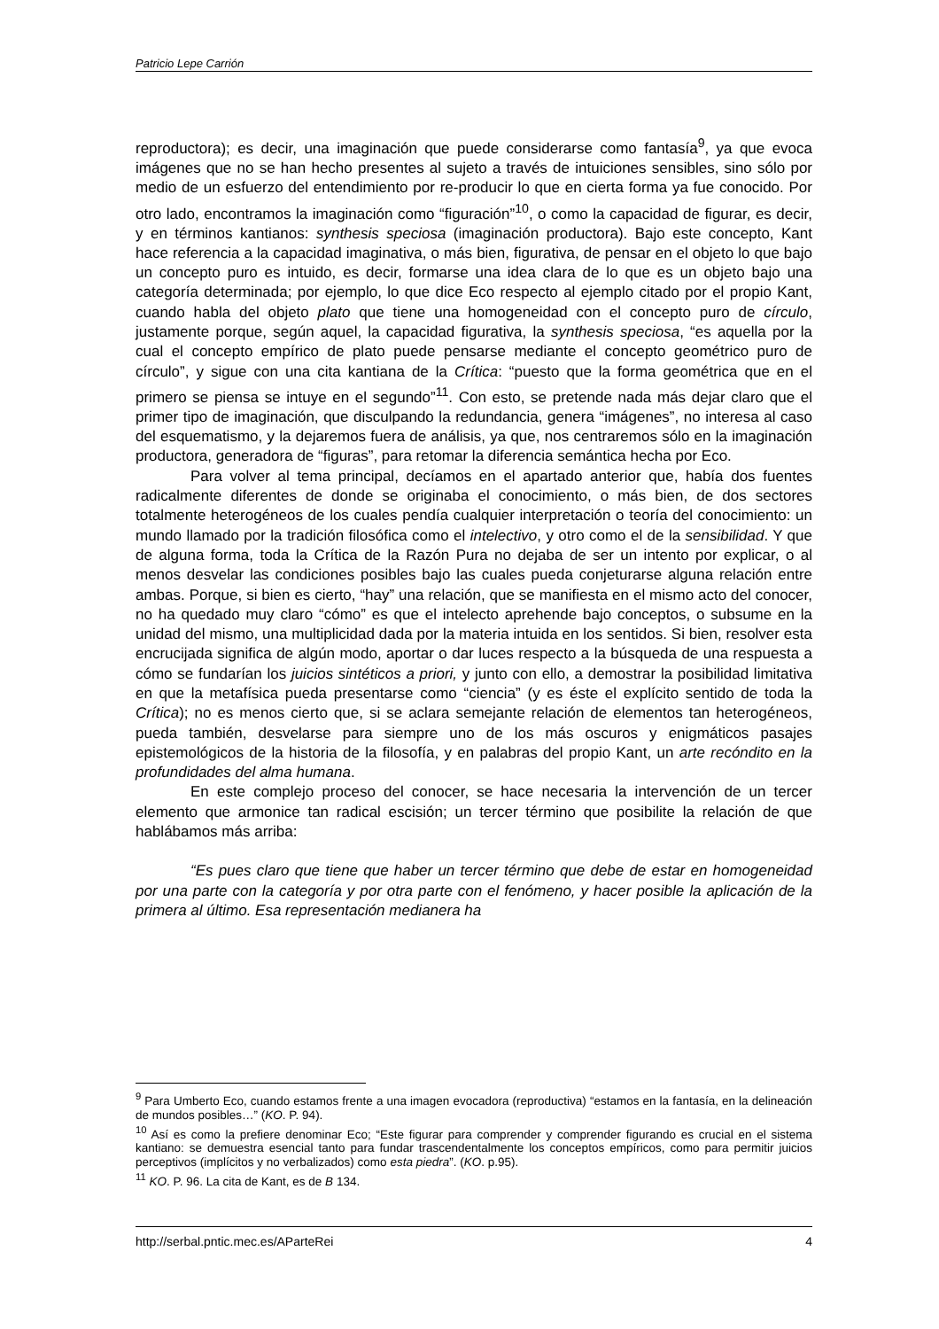Patricio Lepe Carrión
reproductora); es decir, una imaginación que puede considerarse como fantasía<sup>9</sup>, ya que evoca imágenes que no se han hecho presentes al sujeto a través de intuiciones sensibles, sino sólo por medio de un esfuerzo del entendimiento por re-producir lo que en cierta forma ya fue conocido. Por otro lado, encontramos la imaginación como “figuración”<sup>10</sup>, o como la capacidad de figurar, es decir, y en términos kantianos: synthesis speciosa (imaginación productora). Bajo este concepto, Kant hace referencia a la capacidad imaginativa, o más bien, figurativa, de pensar en el objeto lo que bajo un concepto puro es intuido, es decir, formarse una idea clara de lo que es un objeto bajo una categoría determinada; por ejemplo, lo que dice Eco respecto al ejemplo citado por el propio Kant, cuando habla del objeto plato que tiene una homogeneidad con el concepto puro de círculo, justamente porque, según aquel, la capacidad figurativa, la synthesis speciosa, “es aquella por la cual el concepto empírico de plato puede pensarse mediante el concepto geométrico puro de círculo”, y sigue con una cita kantiana de la Crítica: “puesto que la forma geométrica que en el primero se piensa se intuye en el segundo”<sup>11</sup>. Con esto, se pretende nada más dejar claro que el primer tipo de imaginación, que disculpando la redundancia, genera “imágenes”, no interesa al caso del esquematismo, y la dejaremos fuera de análisis, ya que, nos centraremos sólo en la imaginación productora, generadora de “figuras”, para retomar la diferencia semántica hecha por Eco.
Para volver al tema principal, decíamos en el apartado anterior que, había dos fuentes radicalmente diferentes de donde se originaba el conocimiento, o más bien, de dos sectores totalmente heterogéneos de los cuales pendía cualquier interpretación o teoría del conocimiento: un mundo llamado por la tradición filosófica como el intelectivo, y otro como el de la sensibilidad. Y que de alguna forma, toda la Crítica de la Razón Pura no dejaba de ser un intento por explicar, o al menos desvelar las condiciones posibles bajo las cuales pueda conjeturarse alguna relación entre ambas. Porque, si bien es cierto, “hay” una relación, que se manifiesta en el mismo acto del conocer, no ha quedado muy claro “cómo” es que el intelecto aprehende bajo conceptos, o subsume en la unidad del mismo, una multiplicidad dada por la materia intuida en los sentidos. Si bien, resolver esta encrucijada significa de algún modo, aportar o dar luces respecto a la búsqueda de una respuesta a cómo se fundarían los juicios sintéticos a priori, y junto con ello, a demostrar la posibilidad limitativa en que la metafísica pueda presentarse como “ciencia” (y es éste el explícito sentido de toda la Crítica); no es menos cierto que, si se aclara semejante relación de elementos tan heterogéneos, pueda también, desvelarse para siempre uno de los más oscuros y enigmáticos pasajes epistemológicos de la historia de la filosofía, y en palabras del propio Kant, un arte recóndito en la profundidades del alma humana.
En este complejo proceso del conocer, se hace necesaria la intervención de un tercer elemento que armonice tan radical escisión; un tercer término que posibilite la relación de que hablábamos más arriba:
“Es pues claro que tiene que haber un tercer término que debe de estar en homogeneidad por una parte con la categoría y por otra parte con el fenómeno, y hacer posible la aplicación de la primera al último. Esa representación medianera ha
<sup>9</sup> Para Umberto Eco, cuando estamos frente a una imagen evocadora (reproductiva) “estamos en la fantasía, en la delineación de mundos posibles…” (KO. P. 94).
<sup>10</sup> Así es como la prefiere denominar Eco; “Este figurar para comprender y comprender figurando es crucial en el sistema kantiano: se demuestra esencial tanto para fundar trascendentalmente los conceptos empíricos, como para permitir juicios perceptivos (implícitos y no verbalizados) como esta piedra”. (KO. p.95).
<sup>11</sup> KO. P. 96. La cita de Kant, es de B 134.
http://serbal.pntic.mec.es/AParteRei 4